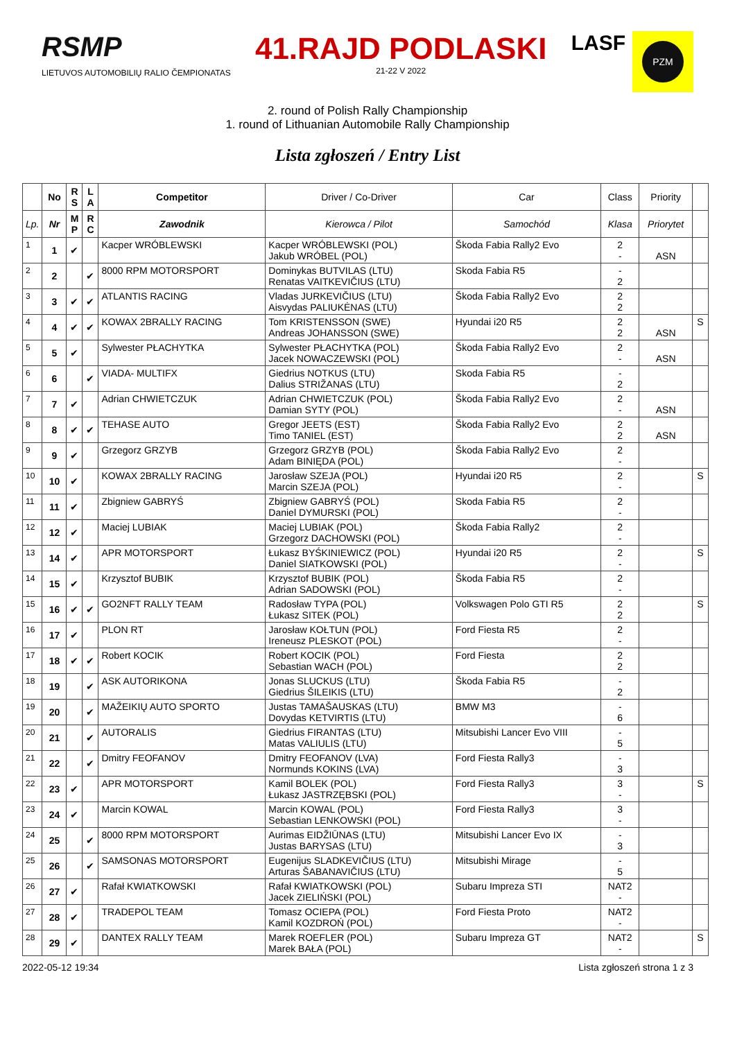RSMP
LIETUVOS AUTOMOBILIŲ RALIO ČEMPIONATAS
41.RAJD PODLASKI
21-22 V 2022
LASF
PZM
2. round of Polish Rally Championship
1. round of Lithuanian Automobile Rally Championship
Lista zgłoszeń / Entry List
| | No | R S | L A | Competitor | Driver / Co-Driver | Car | Class | Priority | |
| --- | --- | --- | --- | --- | --- | --- | --- | --- | --- |
| Lp. | Nr | M P | R C | Zawodnik | Kierowca / Pilot | Samochód | Klasa | Priorytet | |
| 1 | 1 | ✔ | | Kacper WRÓBLEWSKI | Kacper WRÓBLEWSKI (POL) Jakub WRÓBEL (POL) | Škoda Fabia Rally2 Evo | 2 - | ASN | |
| 2 | 2 | | ✔ | 8000 RPM MOTORSPORT | Dominykas BUTVILAS (LTU) Renatas VAITKEVIČIUS (LTU) | Skoda Fabia R5 | - 2 | | |
| 3 | 3 | ✔ | ✔ | ATLANTIS RACING | Vladas JURKEVIČIUS (LTU) Aisvydas PALIUKĖNAS (LTU) | Škoda Fabia Rally2 Evo | 2 2 | | |
| 4 | 4 | ✔ | ✔ | KOWAX 2BRALLY RACING | Tom KRISTENSSON (SWE) Andreas JOHANSSON (SWE) | Hyundai i20 R5 | 2 2 | ASN | S |
| 5 | 5 | ✔ | | Sylwester PŁACHYTKA | Sylwester PŁACHYTKA (POL) Jacek NOWACZEWSKI (POL) | Škoda Fabia Rally2 Evo | 2 - | ASN | |
| 6 | 6 | | ✔ | VIADA- MULTIFX | Giedrius NOTKUS (LTU) Dalius STRIŽANAS (LTU) | Skoda Fabia R5 | - 2 | | |
| 7 | 7 | ✔ | | Adrian CHWIETCZUK | Adrian CHWIETCZUK (POL) Damian SYTY (POL) | Škoda Fabia Rally2 Evo | 2 - | ASN | |
| 8 | 8 | ✔ | ✔ | TEHASE AUTO | Gregor JEETS (EST) Timo TANIEL (EST) | Škoda Fabia Rally2 Evo | 2 2 | ASN | |
| 9 | 9 | ✔ | | Grzegorz GRZYB | Grzegorz GRZYB (POL) Adam BINIĘDA (POL) | Škoda Fabia Rally2 Evo | 2 - | | |
| 10 | 10 | ✔ | | KOWAX 2BRALLY RACING | Jarosław SZEJA (POL) Marcin SZEJA (POL) | Hyundai i20 R5 | 2 - | | S |
| 11 | 11 | ✔ | | Zbigniew GABRYŚ | Zbigniew GABRYŚ (POL) Daniel DYMURSKI (POL) | Skoda Fabia R5 | 2 - | | |
| 12 | 12 | ✔ | | Maciej LUBIAK | Maciej LUBIAK (POL) Grzegorz DACHOWSKI (POL) | Škoda Fabia Rally2 | 2 - | | |
| 13 | 14 | ✔ | | APR MOTORSPORT | Łukasz BYŚKINIEWICZ (POL) Daniel SIATKOWSKI (POL) | Hyundai i20 R5 | 2 - | | S |
| 14 | 15 | ✔ | | Krzysztof BUBIK | Krzysztof BUBIK (POL) Adrian SADOWSKI (POL) | Škoda Fabia R5 | 2 - | | |
| 15 | 16 | ✔ | ✔ | GO2NFT RALLY TEAM | Radosław TYPA (POL) Łukasz SITEK (POL) | Volkswagen Polo GTI R5 | 2 2 | | S |
| 16 | 17 | ✔ | | PLON RT | Jarosław KOŁTUN (POL) Ireneusz PLESKOT (POL) | Ford Fiesta R5 | 2 - | | |
| 17 | 18 | ✔ | ✔ | Robert KOCIK | Robert KOCIK (POL) Sebastian WACH (POL) | Ford Fiesta | 2 2 | | |
| 18 | 19 | | ✔ | ASK AUTORIKONA | Jonas SLUCKUS (LTU) Giedrius ŠILEIKIS (LTU) | Škoda Fabia R5 | - 2 | | |
| 19 | 20 | | ✔ | MAŽEIKIŲ AUTO SPORTO | Justas TAMAŠAUSKAS (LTU) Dovydas KETVIRTIS (LTU) | BMW M3 | - 6 | | |
| 20 | 21 | | ✔ | AUTORALIS | Giedrius FIRANTAS (LTU) Matas VALIULIS (LTU) | Mitsubishi Lancer Evo VIII | - 5 | | |
| 21 | 22 | | ✔ | Dmitry FEOFANOV | Dmitry FEOFANOV (LVA) Normunds KOKINS (LVA) | Ford Fiesta Rally3 | - 3 | | |
| 22 | 23 | ✔ | | APR MOTORSPORT | Kamil BOLEK (POL) Łukasz JASTRZĘBSKI (POL) | Ford Fiesta Rally3 | 3 - | | S |
| 23 | 24 | ✔ | | Marcin KOWAL | Marcin KOWAL (POL) Sebastian LENKOWSKI (POL) | Ford Fiesta Rally3 | 3 - | | |
| 24 | 25 | | ✔ | 8000 RPM MOTORSPORT | Aurimas EIDŽIŪNAS (LTU) Justas BARYSAS (LTU) | Mitsubishi Lancer Evo IX | - 3 | | |
| 25 | 26 | | ✔ | SAMSONAS MOTORSPORT | Eugenijus SLADKEVIČIUS (LTU) Arturas ŠABANAVIČIUS (LTU) | Mitsubishi Mirage | - 5 | | |
| 26 | 27 | ✔ | | Rafał KWIATKOWSKI | Rafał KWIATKOWSKI (POL) Jacek ZIELIŃSKI (POL) | Subaru Impreza STI | NAT2 - | | |
| 27 | 28 | ✔ | | TRADEPOL TEAM | Tomasz OCIEPA (POL) Kamil KOZDROŃ (POL) | Ford Fiesta Proto | NAT2 - | | |
| 28 | 29 | ✔ | | DANTEX RALLY TEAM | Marek ROEFLER (POL) Marek BAŁA (POL) | Subaru Impreza GT | NAT2 - | | S |
2022-05-12 19:34 Lista zgłoszeń strona 1 z 3